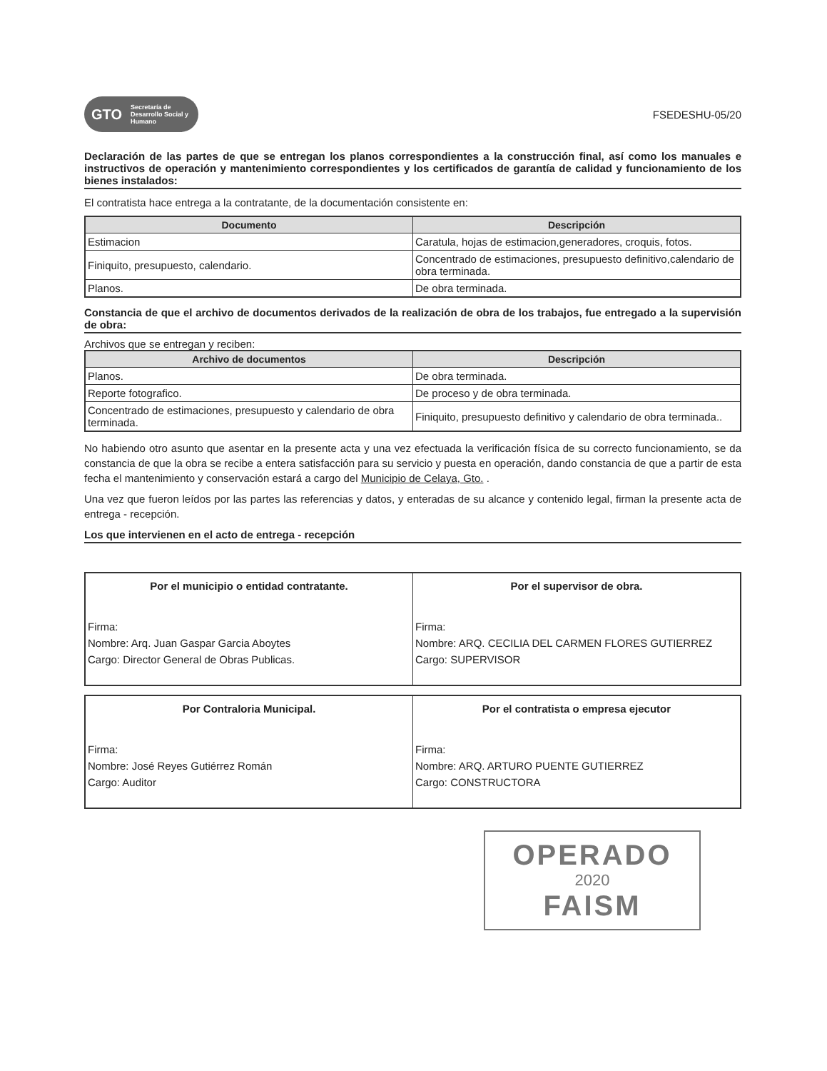GTO Secretaría de Desarrollo Social y Humano
FSEDESHU-05/20
Declaración de las partes de que se entregan los planos correspondientes a la construcción final, así como los manuales e instructivos de operación y mantenimiento correspondientes y los certificados de garantía de calidad y funcionamiento de los bienes instalados:
El contratista hace entrega a la contratante, de la documentación consistente en:
| Documento | Descripción |
| --- | --- |
| Estimacion | Caratula, hojas de estimacion,generadores, croquis, fotos. |
| Finiquito, presupuesto, calendario. | Concentrado de estimaciones, presupuesto definitivo,calendario de obra terminada. |
| Planos. | De obra terminada. |
Constancia de que el archivo de documentos derivados de la realización de obra de los trabajos, fue entregado a la supervisión de obra:
Archivos que se entregan y reciben:
| Archivo de documentos | Descripción |
| --- | --- |
| Planos. | De obra terminada. |
| Reporte fotografico. | De proceso y de obra terminada. |
| Concentrado de estimaciones, presupuesto y calendario de obra terminada. | Finiquito, presupuesto definitivo y calendario de obra terminada.. |
No habiendo otro asunto que asentar en la presente acta y una vez efectuada la verificación física de su correcto funcionamiento, se da constancia de que la obra se recibe a entera satisfacción para su servicio y puesta en operación, dando constancia de que a partir de esta fecha el mantenimiento y conservación estará a cargo del Municipio de Celaya, Gto. .
Una vez que fueron leídos por las partes las referencias y datos, y enteradas de su alcance y contenido legal, firman la presente acta de entrega - recepción.
Los que intervienen en el acto de entrega - recepción
| Por el municipio o entidad contratante. Firma: Nombre: Arq. Juan Gaspar Garcia Aboytes Cargo: Director General de Obras Publicas. | Por el supervisor de obra. Firma: Nombre: ARQ. CECILIA DEL CARMEN FLORES GUTIERREZ Cargo: SUPERVISOR |
| Por Contraloria Municipal. Firma: Nombre: José Reyes Gutiérrez Román Cargo: Auditor | Por el contratista o empresa ejecutor Firma: Nombre: ARQ. ARTURO PUENTE GUTIERREZ Cargo: CONSTRUCTORA |
OPERADO
2020
FAISM